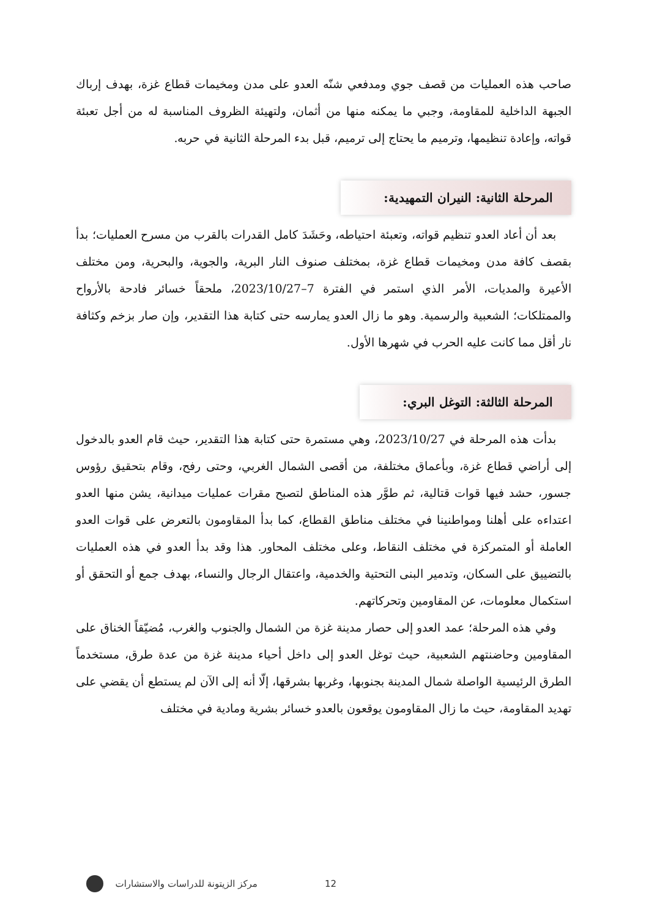صاحب هذه العمليات من قصف جوي ومدفعي شنّه العدو على مدن ومخيمات قطاع غزة، بهدف إرباك الجبهة الداخلية للمقاومة، وجبي ما يمكنه منها من أثمان، ولتهيئة الظروف المناسبة له من أجل تعبئة قواته، وإعادة تنظيمها، وترميم ما يحتاج إلى ترميم، قبل بدء المرحلة الثانية في حربه.
المرحلة الثانية: النيران التمهيدية:
بعد أن أعاد العدو تنظيم قواته، وتعبئة احتياطه، وحَشَدَ كامل القدرات بالقرب من مسرح العمليات؛ بدأ بقصف كافة مدن ومخيمات قطاع غزة، بمختلف صنوف النار البرية، والجوية، والبحرية، ومن مختلف الأعيرة والمديات، الأمر الذي استمر في الفترة 7–2023/10/27، ملحقاً خسائر فادحة بالأرواح والممتلكات؛ الشعبية والرسمية. وهو ما زال العدو يمارسه حتى كتابة هذا التقدير، وإن صار بزخم وكثافة نار أقل مما كانت عليه الحرب في شهرها الأول.
المرحلة الثالثة: التوغل البري:
بدأت هذه المرحلة في 2023/10/27، وهي مستمرة حتى كتابة هذا التقدير، حيث قام العدو بالدخول إلى أراضي قطاع غزة، وبأعماق مختلفة، من أقصى الشمال الغربي، وحتى رفح، وقام بتحقيق رؤوس جسور، حشد فيها قوات قتالية، ثم طوَّر هذه المناطق لتصبح مقرات عمليات ميدانية، يشن منها العدو اعتداءه على أهلنا ومواطنينا في مختلف مناطق القطاع، كما بدأ المقاومون بالتعرض على قوات العدو العاملة أو المتمركزة في مختلف النقاط، وعلى مختلف المحاور. هذا وقد بدأ العدو في هذه العمليات بالتضييق على السكان، وتدمير البنى التحتية والخدمية، واعتقال الرجال والنساء، بهدف جمع أو التحقق أو استكمال معلومات، عن المقاومين وتحركاتهم.
وفي هذه المرحلة؛ عمد العدو إلى حصار مدينة غزة من الشمال والجنوب والغرب، مُضيّقاً الخناق على المقاومين وحاضنتهم الشعبية، حيث توغل العدو إلى داخل أحياء مدينة غزة من عدة طرق، مستخدماً الطرق الرئيسية الواصلة شمال المدينة بجنوبها، وغربها بشرقها، إلّا أنه إلى الآن لم يستطع أن يقضي على تهديد المقاومة، حيث ما زال المقاومون يوقعون بالعدو خسائر بشرية ومادية في مختلف
12 مركز الزيتونة للدراسات والاستشارات